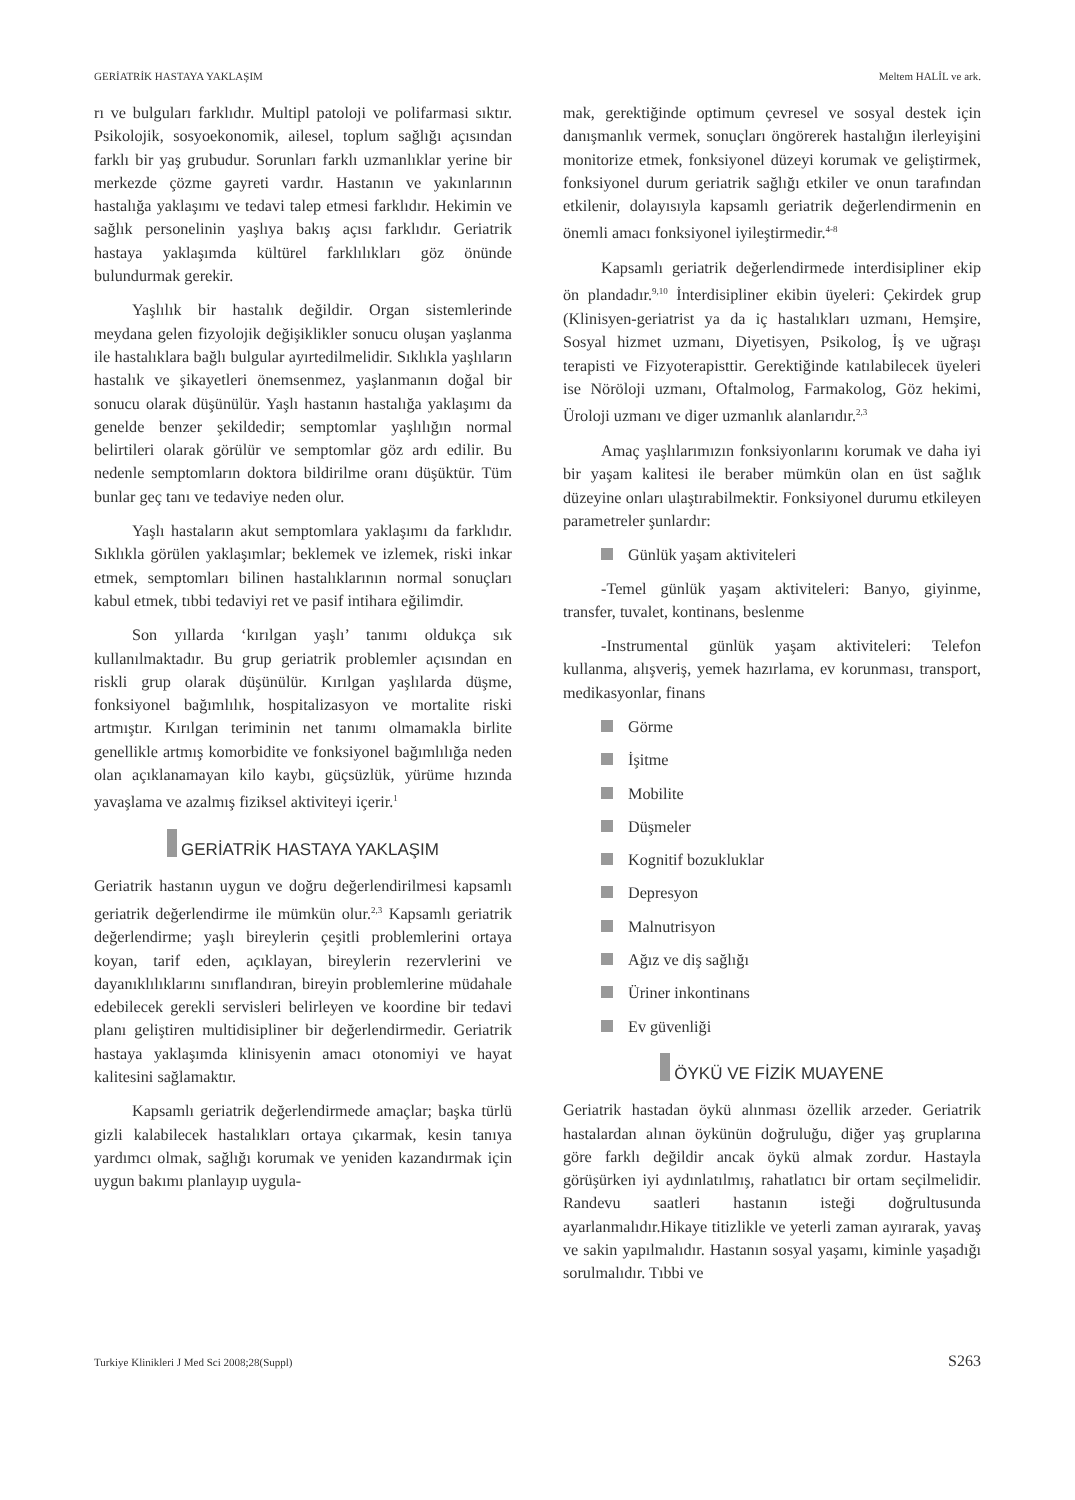GERİATRİK HASTAYA YAKLAŞIM Meltem HALİL ve ark.
rı ve bulguları farklıdır. Multipl patoloji ve polifarmasi sıktır. Psikolojik, sosyoekonomik, ailesel, toplum sağlığı açısından farklı bir yaş grubudur. Sorunları farklı uzmanlıklar yerine bir merkezde çözme gayreti vardır. Hastanın ve yakınlarının hastalığa yaklaşımı ve tedavi talep etmesi farklıdır. Hekimin ve sağlık personelinin yaşlıya bakış açısı farklıdır. Geriatrik hastaya yaklaşımda kültürel farklılıkları göz önünde bulundurmak gerekir.
Yaşlılık bir hastalık değildir. Organ sistemlerinde meydana gelen fizyolojik değişiklikler sonucu oluşan yaşlanma ile hastalıklara bağlı bulgular ayırtedilmelidir. Sıklıkla yaşlıların hastalık ve şikayetleri önemsenmez, yaşlanmanın doğal bir sonucu olarak düşünülür. Yaşlı hastanın hastalığa yaklaşımı da genelde benzer şekildedir; semptomlar yaşlılığın normal belirtileri olarak görülür ve semptomlar göz ardı edilir. Bu nedenle semptomların doktora bildirilme oranı düşüktür. Tüm bunlar geç tanı ve tedaviye neden olur.
Yaşlı hastaların akut semptomlara yaklaşımı da farklıdır. Sıklıkla görülen yaklaşımlar; beklemek ve izlemek, riski inkar etmek, semptomları bilinen hastalıklarının normal sonuçları kabul etmek, tıbbi tedaviyi ret ve pasif intihara eğilimdir.
Son yıllarda ‘kırılgan yaşlı’ tanımı oldukça sık kullanılmaktadır. Bu grup geriatrik problemler açısından en riskli grup olarak düşünülür. Kırılgan yaşlılarda düşme, fonksiyonel bağımlılık, hospitalizasyon ve mortalite riski artmıştır. Kırılgan teriminin net tanımı olmamakla birlite genellikle artmış komorbidite ve fonksiyonel bağımlılığa neden olan açıklanamayan kilo kaybı, güçsüzlük, yürüme hızında yavaşlama ve azalmış fiziksel aktiviteyi içerir.<sup>1</sup>
GERİATRİK HASTAYA YAKLAŞIM
Geriatrik hastanın uygun ve doğru değerlendirilmesi kapsamlı geriatrik değerlendirme ile mümkün olur.<sup>2,3</sup> Kapsamlı geriatrik değerlendirme; yaşlı bireylerin çeşitli problemlerini ortaya koyan, tarif eden, açıklayan, bireylerin rezervlerini ve dayanıklılıklarını sınıflandıran, bireyin problemlerine müdahale edebilecek gerekli servisleri belirleyen ve koordine bir tedavi planı geliştiren multidisipliner bir değerlendirmedir. Geriatrik hastaya yaklaşımda klinisyenin amacı otonomiyi ve hayat kalitesini sağlamaktır.
Kapsamlı geriatrik değerlendirmede amaçlar; başka türlü gizli kalabilecek hastalıkları ortaya çıkarmak, kesin tanıya yardımcı olmak, sağlığı korumak ve yeniden kazandırmak için uygun bakımı planlayıp uygula-
mak, gerektiğinde optimum çevresel ve sosyal destek için danışmanlık vermek, sonuçları öngörerek hastalığın ilerleyişini monitorize etmek, fonksiyonel düzeyi korumak ve geliştirmek, fonksiyonel durum geriatrik sağlığı etkiler ve onun tarafından etkilenir, dolayısıyla kapsamlı geriatrik değerlendirmenin en önemli amacı fonksiyonel iyileştirmedir.<sup>4-8</sup>
Kapsamlı geriatrik değerlendirmede interdisipliner ekip ön plandadır.<sup>9,10</sup> İnterdisipliner ekibin üyeleri: Çekirdek grup (Klinisyen-geriatrist ya da iç hastalıkları uzmanı, Hemşire, Sosyal hizmet uzmanı, Diyetisyen, Psikolog, İş ve uğraşı terapisti ve Fizyoterapisttir. Gerektiğinde katılabilecek üyeleri ise Nöröloji uzmanı, Oftalmolog, Farmakolog, Göz hekimi, Üroloji uzmanı ve diger uzmanlık alanlarıdır.<sup>2,3</sup>
Amaç yaşlılarımızın fonksiyonlarını korumak ve daha iyi bir yaşam kalitesi ile beraber mümkün olan en üst sağlık düzeyine onları ulaştırabilmektir. Fonksiyonel durumu etkileyen parametreler şunlardır:
Günlük yaşam aktiviteleri
-Temel günlük yaşam aktiviteleri: Banyo, giyinme, transfer, tuvalet, kontinans, beslenme
-Instrumental günlük yaşam aktiviteleri: Telefon kullanma, alışveriş, yemek hazırlama, ev korunması, transport, medikasyonlar, finans
Görme
İşitme
Mobilite
Düşmeler
Kognitif bozukluklar
Depresyon
Malnutrisyon
Ağız ve diş sağlığı
Üriner inkontinans
Ev güvenliği
ÖYKÜ VE FİZİK MUAYENE
Geriatrik hastadan öykü alınması özellik arzeder. Geriatrik hastalardan alınan öykünün doğruluğu, diğer yaş gruplarına göre farklı değildir ancak öykü almak zordur. Hastayla görüşürken iyi aydınlatılmış, rahatlatıcı bir ortam seçilmelidir. Randevu saatleri hastanın isteği doğrultusunda ayarlanmalıdır.Hikaye titizlikle ve yeterli zaman ayırarak, yavaş ve sakin yapılmalıdır. Hastanın sosyal yaşamı, kiminle yaşadığı sorulmalıdır. Tıbbi ve
Turkiye Klinikleri J Med Sci 2008;28(Suppl) S263